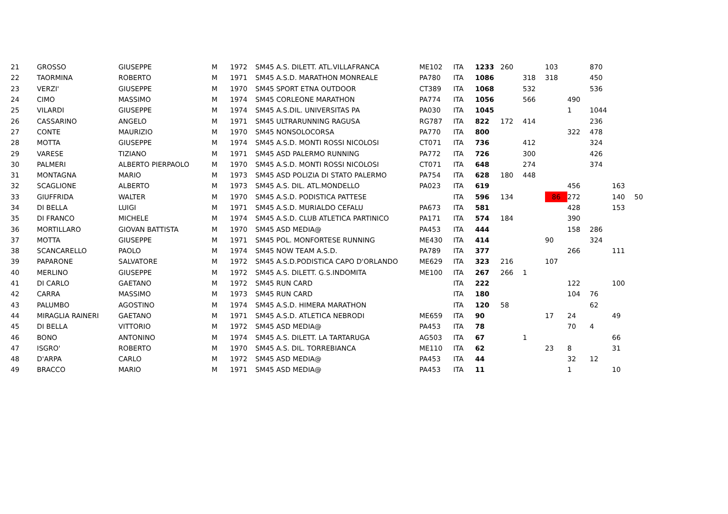| 21 | GROSSO | GIUSEPPE | M | 1972 | SM45 A.S. DILETT. ATL.VILLAFRANCA | ME102 | ITA | 1233 | 260 | | 103 | | 870 | | |
| 22 | TAORMINA | ROBERTO | M | 1971 | SM45 A.S.D. MARATHON MONREALE | PA780 | ITA | 1086 | | 318 | 318 | | 450 | | |
| 23 | VERZI' | GIUSEPPE | M | 1970 | SM45 SPORT ETNA OUTDOOR | CT389 | ITA | 1068 | | 532 | | | 536 | | |
| 24 | CIMO | MASSIMO | M | 1974 | SM45 CORLEONE MARATHON | PA774 | ITA | 1056 | | 566 | | 490 | | | |
| 25 | VILARDI | GIUSEPPE | M | 1974 | SM45 A.S.DIL. UNIVERSITAS PA | PA030 | ITA | 1045 | | | | 1 | 1044 | | |
| 26 | CASSARINO | ANGELO | M | 1971 | SM45 ULTRARUNNING RAGUSA | RG787 | ITA | 822 | 172 | 414 | | | 236 | | |
| 27 | CONTE | MAURIZIO | M | 1970 | SM45 NONSOLOCORSA | PA770 | ITA | 800 | | | | 322 | 478 | | |
| 28 | MOTTA | GIUSEPPE | M | 1974 | SM45 A.S.D. MONTI ROSSI NICOLOSI | CT071 | ITA | 736 | | 412 | | | 324 | | |
| 29 | VARESE | TIZIANO | M | 1971 | SM45 ASD PALERMO RUNNING | PA772 | ITA | 726 | | 300 | | | 426 | | |
| 30 | PALMERI | ALBERTO PIERPAOLO | M | 1970 | SM45 A.S.D. MONTI ROSSI NICOLOSI | CT071 | ITA | 648 | | 274 | | | 374 | | |
| 31 | MONTAGNA | MARIO | M | 1973 | SM45 ASD POLIZIA DI STATO PALERMO | PA754 | ITA | 628 | 180 | 448 | | | | | |
| 32 | SCAGLIONE | ALBERTO | M | 1973 | SM45 A.S. DIL. ATL.MONDELLO | PA023 | ITA | 619 | | | | 456 | | 163 | |
| 33 | GIUFFRIDA | WALTER | M | 1970 | SM45 A.S.D. PODISTICA PATTESE | | ITA | 596 | 134 | | 86 | 272 | | 140 | 50 |
| 34 | DI BELLA | LUIGI | M | 1971 | SM45 A.S.D. MURIALDO CEFALU | PA673 | ITA | 581 | | | | 428 | | 153 | |
| 35 | DI FRANCO | MICHELE | M | 1974 | SM45 A.S.D. CLUB ATLETICA PARTINICO | PA171 | ITA | 574 | 184 | | | 390 | | | |
| 36 | MORTILLARO | GIOVAN BATTISTA | M | 1970 | SM45 ASD MEDIA@ | PA453 | ITA | 444 | | | | 158 | 286 | | |
| 37 | MOTTA | GIUSEPPE | M | 1971 | SM45 POL. MONFORTESE RUNNING | ME430 | ITA | 414 | | | 90 | | 324 | | |
| 38 | SCANCARELLO | PAOLO | M | 1974 | SM45 NOW TEAM A.S.D. | PA789 | ITA | 377 | | | | 266 | | 111 | |
| 39 | PAPARONE | SALVATORE | M | 1972 | SM45 A.S.D.PODISTICA CAPO D'ORLANDO | ME629 | ITA | 323 | 216 | | 107 | | | | |
| 40 | MERLINO | GIUSEPPE | M | 1972 | SM45 A.S. DILETT. G.S.INDOMITA | ME100 | ITA | 267 | 266 | 1 | | | | | |
| 41 | DI CARLO | GAETANO | M | 1972 | SM45 RUN CARD | | ITA | 222 | | | | 122 | | 100 | |
| 42 | CARRA | MASSIMO | M | 1973 | SM45 RUN CARD | | ITA | 180 | | | | 104 | 76 | | |
| 43 | PALUMBO | AGOSTINO | M | 1974 | SM45 A.S.D. HIMERA MARATHON | | ITA | 120 | 58 | | | | 62 | | |
| 44 | MIRAGLIA RAINERI | GAETANO | M | 1971 | SM45 A.S.D. ATLETICA NEBRODI | ME659 | ITA | 90 | | | 17 | 24 | | 49 | |
| 45 | DI BELLA | VITTORIO | M | 1972 | SM45 ASD MEDIA@ | PA453 | ITA | 78 | | | | 70 | 4 | | |
| 46 | BONO | ANTONINO | M | 1974 | SM45 A.S. DILETT. LA TARTARUGA | AG503 | ITA | 67 | | 1 | | | | 66 | |
| 47 | ISGRO' | ROBERTO | M | 1970 | SM45 A.S. DIL. TORREBIANCA | ME110 | ITA | 62 | | | 23 | 8 | | 31 | |
| 48 | D'ARPA | CARLO | M | 1972 | SM45 ASD MEDIA@ | PA453 | ITA | 44 | | | | 32 | 12 | | |
| 49 | BRACCO | MARIO | M | 1971 | SM45 ASD MEDIA@ | PA453 | ITA | 11 | | | | 1 | | 10 | |